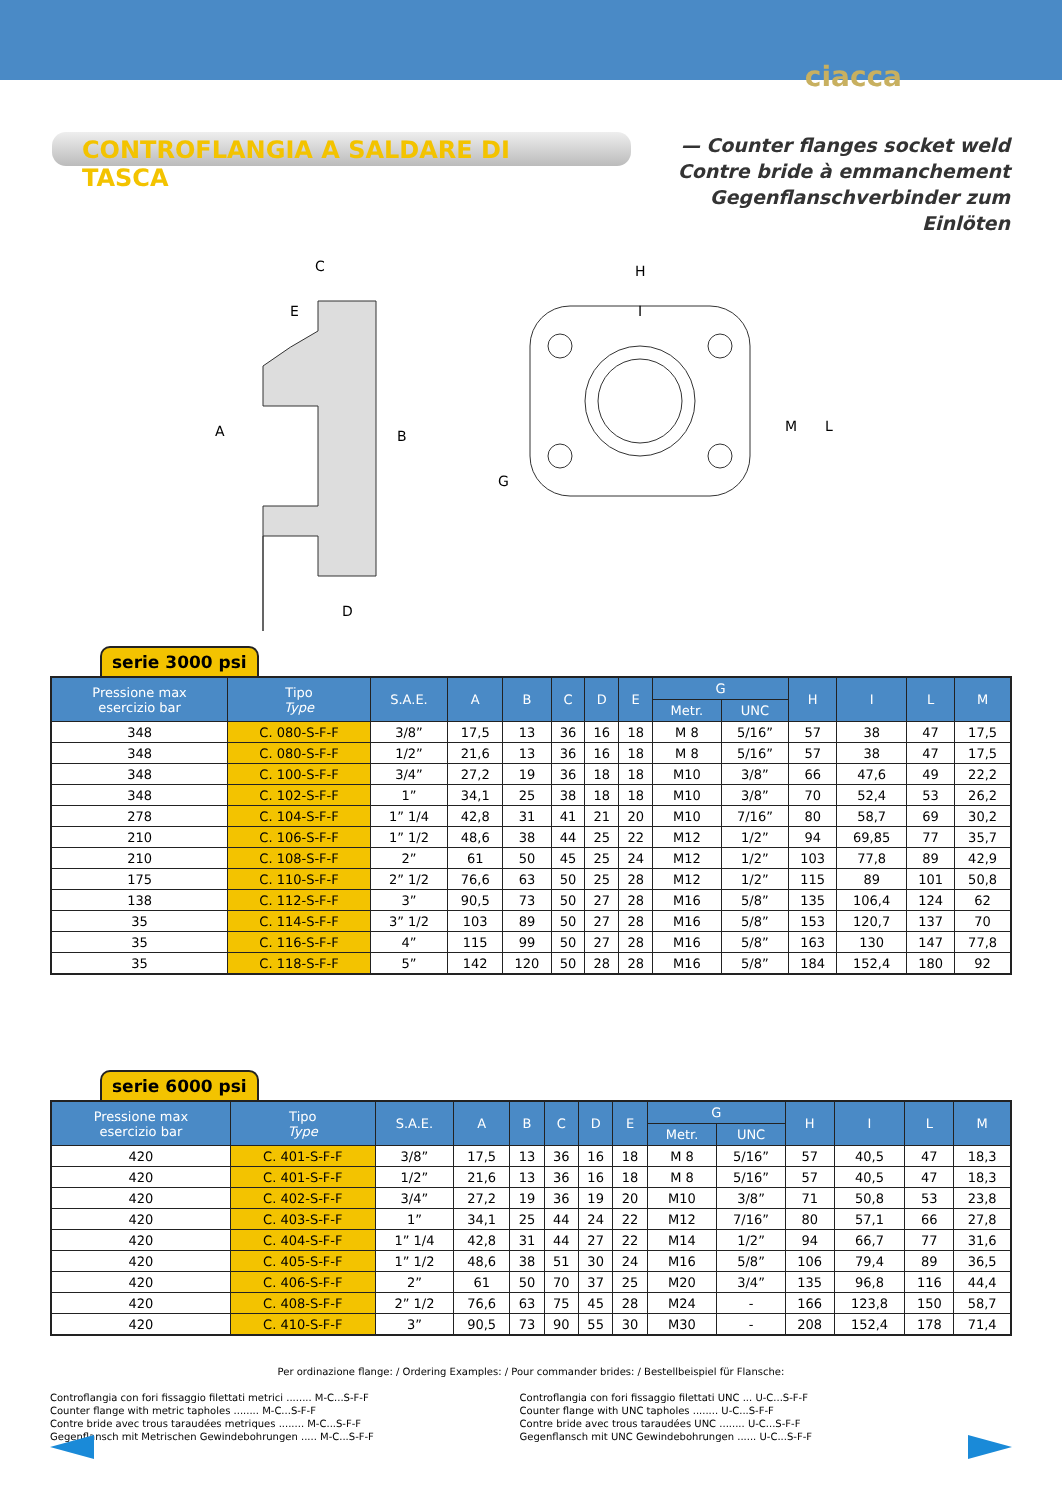ciacca
CONTROFLANGIA A SALDARE DI TASCA
— Counter flanges socket weld
Contre bride à emmanchement
Gegenflanschverbinder zum Einlöten
C
E
A
B
D
H
I
M
L
G
serie 3000 psi
| Pressione max esercizio bar | Tipo Type | S.A.E. | A | B | C | D | E | G | | H | I | L | M |
| --- | --- | --- | --- | --- | --- | --- | --- | --- | --- | --- | --- | --- | --- |
| | | | | | | | | Metr. | UNC | | | | |
| 348 | C. 080-S-F-F | 3/8” | 17,5 | 13 | 36 | 16 | 18 | M 8 | 5/16” | 57 | 38 | 47 | 17,5 |
| 348 | C. 080-S-F-F | 1/2” | 21,6 | 13 | 36 | 16 | 18 | M 8 | 5/16” | 57 | 38 | 47 | 17,5 |
| 348 | C. 100-S-F-F | 3/4” | 27,2 | 19 | 36 | 18 | 18 | M10 | 3/8” | 66 | 47,6 | 49 | 22,2 |
| 348 | C. 102-S-F-F | 1” | 34,1 | 25 | 38 | 18 | 18 | M10 | 3/8” | 70 | 52,4 | 53 | 26,2 |
| 278 | C. 104-S-F-F | 1” 1/4 | 42,8 | 31 | 41 | 21 | 20 | M10 | 7/16” | 80 | 58,7 | 69 | 30,2 |
| 210 | C. 106-S-F-F | 1” 1/2 | 48,6 | 38 | 44 | 25 | 22 | M12 | 1/2” | 94 | 69,85 | 77 | 35,7 |
| 210 | C. 108-S-F-F | 2” | 61 | 50 | 45 | 25 | 24 | M12 | 1/2” | 103 | 77,8 | 89 | 42,9 |
| 175 | C. 110-S-F-F | 2” 1/2 | 76,6 | 63 | 50 | 25 | 28 | M12 | 1/2” | 115 | 89 | 101 | 50,8 |
| 138 | C. 112-S-F-F | 3” | 90,5 | 73 | 50 | 27 | 28 | M16 | 5/8” | 135 | 106,4 | 124 | 62 |
| 35 | C. 114-S-F-F | 3” 1/2 | 103 | 89 | 50 | 27 | 28 | M16 | 5/8” | 153 | 120,7 | 137 | 70 |
| 35 | C. 116-S-F-F | 4” | 115 | 99 | 50 | 27 | 28 | M16 | 5/8” | 163 | 130 | 147 | 77,8 |
| 35 | C. 118-S-F-F | 5” | 142 | 120 | 50 | 28 | 28 | M16 | 5/8” | 184 | 152,4 | 180 | 92 |
serie 6000 psi
| Pressione max esercizio bar | Tipo Type | S.A.E. | A | B | C | D | E | G | | H | I | L | M |
| --- | --- | --- | --- | --- | --- | --- | --- | --- | --- | --- | --- | --- | --- |
| | | | | | | | | Metr. | UNC | | | | |
| 420 | C. 401-S-F-F | 3/8” | 17,5 | 13 | 36 | 16 | 18 | M 8 | 5/16” | 57 | 40,5 | 47 | 18,3 |
| 420 | C. 401-S-F-F | 1/2” | 21,6 | 13 | 36 | 16 | 18 | M 8 | 5/16” | 57 | 40,5 | 47 | 18,3 |
| 420 | C. 402-S-F-F | 3/4” | 27,2 | 19 | 36 | 19 | 20 | M10 | 3/8” | 71 | 50,8 | 53 | 23,8 |
| 420 | C. 403-S-F-F | 1” | 34,1 | 25 | 44 | 24 | 22 | M12 | 7/16” | 80 | 57,1 | 66 | 27,8 |
| 420 | C. 404-S-F-F | 1” 1/4 | 42,8 | 31 | 44 | 27 | 22 | M14 | 1/2” | 94 | 66,7 | 77 | 31,6 |
| 420 | C. 405-S-F-F | 1” 1/2 | 48,6 | 38 | 51 | 30 | 24 | M16 | 5/8” | 106 | 79,4 | 89 | 36,5 |
| 420 | C. 406-S-F-F | 2” | 61 | 50 | 70 | 37 | 25 | M20 | 3/4” | 135 | 96,8 | 116 | 44,4 |
| 420 | C. 408-S-F-F | 2” 1/2 | 76,6 | 63 | 75 | 45 | 28 | M24 | - | 166 | 123,8 | 150 | 58,7 |
| 420 | C. 410-S-F-F | 3” | 90,5 | 73 | 90 | 55 | 30 | M30 | - | 208 | 152,4 | 178 | 71,4 |
Per ordinazione flange: / Ordering Examples: / Pour commander brides: / Bestellbeispiel für Flansche:
Controflangia con fori fissaggio filettati metrici ........ M-C...S-F-F
Counter flange with metric tapholes ........ M-C...S-F-F
Contre bride avec trous taraudées metriques ........ M-C...S-F-F
Gegenflansch mit Metrischen Gewindebohrungen ..... M-C...S-F-F
Controflangia con fori fissaggio filettati UNC ... U-C...S-F-F
Counter flange with UNC tapholes ........ U-C...S-F-F
Contre bride avec trous taraudées UNC ........ U-C...S-F-F
Gegenflansch mit UNC Gewindebohrungen ...... U-C...S-F-F